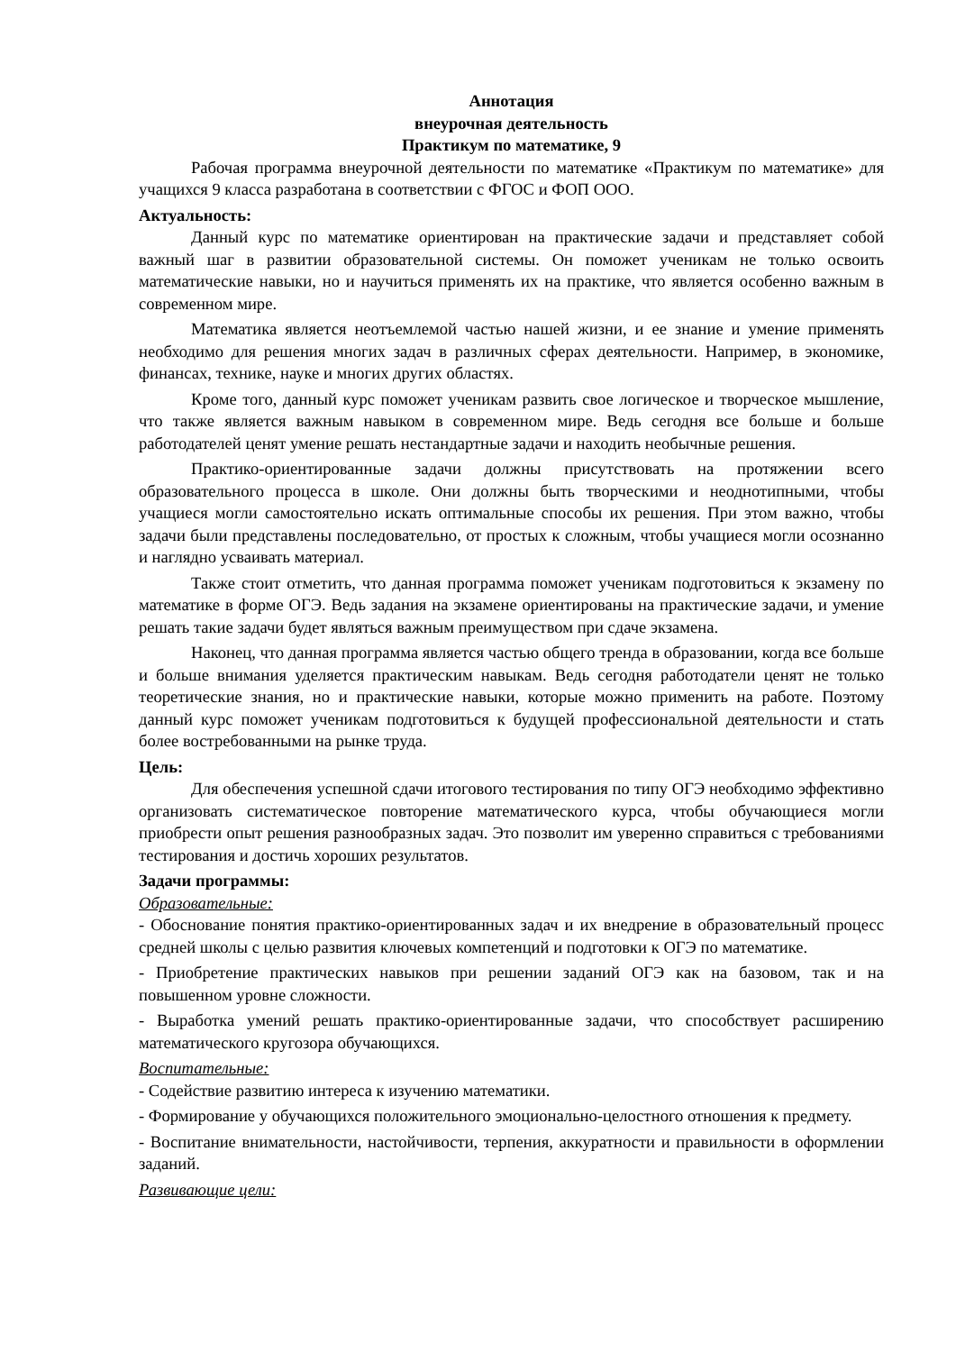Аннотация
внеурочная деятельность
Практикум по математике, 9
Рабочая программа внеурочной деятельности по математике «Практикум по математике» для учащихся 9 класса разработана в соответствии с ФГОС и ФОП ООО.
Актуальность:
Данный курс по математике ориентирован на практические задачи и представляет собой важный шаг в развитии образовательной системы. Он поможет ученикам не только освоить математические навыки, но и научиться применять их на практике, что является особенно важным в современном мире.
Математика является неотъемлемой частью нашей жизни, и ее знание и умение применять необходимо для решения многих задач в различных сферах деятельности. Например, в экономике, финансах, технике, науке и многих других областях.
Кроме того, данный курс поможет ученикам развить свое логическое и творческое мышление, что также является важным навыком в современном мире. Ведь сегодня все больше и больше работодателей ценят умение решать нестандартные задачи и находить необычные решения.
Практико-ориентированные задачи должны присутствовать на протяжении всего образовательного процесса в школе. Они должны быть творческими и неоднотипными, чтобы учащиеся могли самостоятельно искать оптимальные способы их решения. При этом важно, чтобы задачи были представлены последовательно, от простых к сложным, чтобы учащиеся могли осознанно и наглядно усваивать материал.
Также стоит отметить, что данная программа поможет ученикам подготовиться к экзамену по математике в форме ОГЭ. Ведь задания на экзамене ориентированы на практические задачи, и умение решать такие задачи будет являться важным преимуществом при сдаче экзамена.
Наконец, что данная программа является частью общего тренда в образовании, когда все больше и больше внимания уделяется практическим навыкам. Ведь сегодня работодатели ценят не только теоретические знания, но и практические навыки, которые можно применить на работе. Поэтому данный курс поможет ученикам подготовиться к будущей профессиональной деятельности и стать более востребованными на рынке труда.
Цель:
Для обеспечения успешной сдачи итогового тестирования по типу ОГЭ необходимо эффективно организовать систематическое повторение математического курса, чтобы обучающиеся могли приобрести опыт решения разнообразных задач. Это позволит им уверенно справиться с требованиями тестирования и достичь хороших результатов.
Задачи программы:
Образовательные:
- Обоснование понятия практико-ориентированных задач и их внедрение в образовательный процесс средней школы с целью развития ключевых компетенций и подготовки к ОГЭ по математике.
- Приобретение практических навыков при решении заданий ОГЭ как на базовом, так и на повышенном уровне сложности.
- Выработка умений решать практико-ориентированные задачи, что способствует расширению математического кругозора обучающихся.
Воспитательные:
- Содействие развитию интереса к изучению математики.
- Формирование у обучающихся положительного эмоционально-целостного отношения к предмету.
- Воспитание внимательности, настойчивости, терпения, аккуратности и правильности в оформлении заданий.
Развивающие цели: